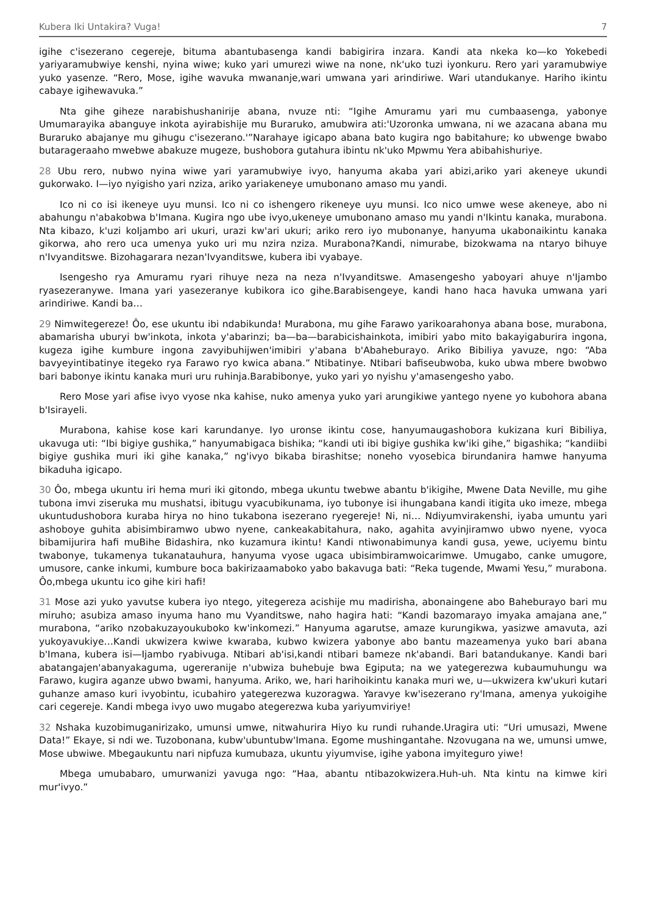Kubera Iki Untakira? Vuga! 7
igihe c'isezerano cegereje, bituma abantubasenga kandi babigirira inzara. Kandi ata nkeka ko—ko Yokebedi yariyaramubwiye kenshi, nyina wiwe; kuko yari umurezi wiwe na none, nk'uko tuzi iyonkuru. Rero yari yaramubwiye yuko yasenze. “Rero, Mose, igihe wavuka mwananje,wari umwana yari arindiriwe. Wari utandukanye. Hariho ikintu cabaye igihewavuka.”
Nta gihe giheze narabishushanirije abana, nvuze nti: “Igihe Amuramu yari mu cumbaasenga, yabonye Umumarayika abanguye inkota ayirabishije mu Buraruko, amubwira ati:'Uzoronka umwana, ni we azacana abana mu Buraruko abajanye mu gihugu c'isezerano.'”Narahaye igicapo abana bato kugira ngo babitahure; ko ubwenge bwabo butarageraaho mwebwe abakuze mugeze, bushobora gutahura ibintu nk'uko Mpwmu Yera abibahishuriye.
28 Ubu rero, nubwo nyina wiwe yari yaramubwiye ivyo, hanyuma akaba yari abizi,ariko yari akeneye ukundi gukorwako. I—iyo nyigisho yari nziza, ariko yariakeneye umubonano amaso mu yandi.
Ico ni co isi ikeneye uyu munsi. Ico ni co ishengero rikeneye uyu munsi. Ico nico umwe wese akeneye, abo ni abahungu n'abakobwa b'Imana. Kugira ngo ube ivyo,ukeneye umubonano amaso mu yandi n'Ikintu kanaka, murabona. Nta kibazo, k'uzi koIjambo ari ukuri, urazi kw'ari ukuri; ariko rero iyo mubonanye, hanyuma ukabonaikintu kanaka gikorwa, aho rero uca umenya yuko uri mu nzira nziza. Murabona?Kandi, nimurabe, bizokwama na ntaryo bihuye n'Ivyanditswe. Bizohagarara nezan'Ivyanditswe, kubera ibi vyabaye.
Isengesho rya Amuramu ryari rihuye neza na neza n'Ivyanditswe. Amasengesho yaboyari ahuye n'Ijambo ryasezeranywe. Imana yari yasezeranye kubikora ico gihe.Barabisengeye, kandi hano haca havuka umwana yari arindiriwe. Kandi ba…
29 Nimwitegereze! Ôo, ese ukuntu ibi ndabikunda! Murabona, mu gihe Farawo yarikoarahonya abana bose, murabona, abamarisha uburyi bw'inkota, inkota y'abarinzi; ba—ba—barabicishainkota, imibiri yabo mito bakayigaburira ingona, kugeza igihe kumbure ingona zavyibuhijwen'imibiri y'abana b'Abaheburayo. Ariko Bibiliya yavuze, ngo: “Aba bavyeyintibatinye itegeko rya Farawo ryo kwica abana.” Ntibatinye. Ntibari bafiseubwoba, kuko ubwa mbere bwobwo bari babonye ikintu kanaka muri uru ruhinja.Barabibonye, yuko yari yo nyishu y'amasengesho yabo.
Rero Mose yari afise ivyo vyose nka kahise, nuko amenya yuko yari arungikiwe yantego nyene yo kubohora abana b'Isirayeli.
Murabona, kahise kose kari karundanye. Iyo uronse ikintu cose, hanyumaugashobora kukizana kuri Bibiliya, ukavuga uti: “Ibi bigiye gushika,” hanyumabigaca bishika; “kandi uti ibi bigiye gushika kw'iki gihe,” bigashika; “kandiibi bigiye gushika muri iki gihe kanaka,” ng'ivyo bikaba birashitse; noneho vyosebica birundanira hamwe hanyuma bikaduha igicapo.
30 Ôo, mbega ukuntu iri hema muri iki gitondo, mbega ukuntu twebwe abantu b'ikigihe, Mwene Data Neville, mu gihe tubona imvi ziseruka mu mushatsi, ibitugu vyacubikunama, iyo tubonye isi ihungabana kandi itigita uko imeze, mbega ukuntudushobora kuraba hirya no hino tukabona isezerano ryegereje! Ni, ni… Ndiyumvirakenshi, iyaba umuntu yari ashoboye guhita abisimbiramwo ubwo nyene, cankeakabitahura, nako, agahita avyinjiramwo ubwo nyene, vyoca bibamijurira hafi muBihe Bidashira, nko kuzamura ikintu! Kandi ntiwonabimunya kandi gusa, yewe, uciyemu bintu twabonye, tukamenya tukanatauhura, hanyuma vyose ugaca ubisimbiramwoicarimwe. Umugabo, canke umugore, umusore, canke inkumi, kumbure boca bakirizaamaboko yabo bakavuga bati: “Reka tugende, Mwami Yesu,” murabona. Ôo,mbega ukuntu ico gihe kiri hafi!
31 Mose azi yuko yavutse kubera iyo ntego, yitegereza acishije mu madirisha, abonaingene abo Baheburayo bari mu miruho; asubiza amaso inyuma hano mu Vyanditswe, naho hagira hati: “Kandi bazomarayo imyaka amajana ane,” murabona, “ariko nzobakuzayoukuboko kw'inkomezi.” Hanyuma agarutse, amaze kurungikwa, yasizwe amavuta, azi yukoyavukiye…Kandi ukwizera kwiwe kwaraba, kubwo kwizera yabonye abo bantu mazeamenya yuko bari abana b'Imana, kubera isi—Ijambo ryabivuga. Ntibari ab'isi,kandi ntibari bameze nk'abandi. Bari batandukanye. Kandi bari abatangajen'abanyakaguma, ugereranije n'ubwiza buhebuje bwa Egiputa; na we yategerezwa kubaumuhungu wa Farawo, kugira aganze ubwo bwami, hanyuma. Ariko, we, hari harihoikintu kanaka muri we, u—ukwizera kw'ukuri kutari guhanze amaso kuri ivyobintu, icubahiro yategerezwa kuzoragwa. Yaravye kw'isezerano ry'Imana, amenya yukoigihe cari cegereje. Kandi mbega ivyo uwo mugabo ategerezwa kuba yariyumviriye!
32 Nshaka kuzobimuganirizako, umunsi umwe, nitwahurira Hiyo ku rundi ruhande.Uragira uti: “Uri umusazi, Mwene Data!” Ekaye, si ndi we. Tuzobonana, kubw'ubuntubw'Imana. Egome mushingantahe. Nzovugana na we, umunsi umwe, Mose ubwiwe. Mbegaukuntu nari nipfuza kumubaza, ukuntu yiyumvise, igihe yabona imyiteguro yiwe!
Mbega umubabaro, umurwanizi yavuga ngo: “Haa, abantu ntibazokwizera.Huh-uh. Nta kintu na kimwe kiri mur'ivyo.”